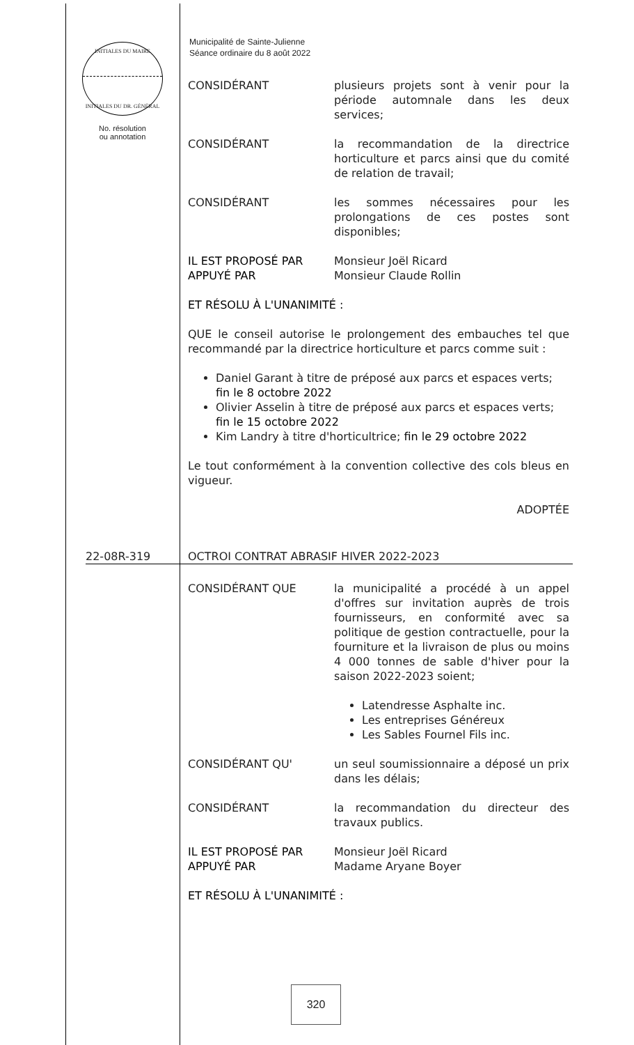INITIALES DU MAIRE
INITIALES DU DR. GÉNÉRAL
No. résolution
ou annotation
Municipalité de Sainte-Julienne
Séance ordinaire du 8 août 2022
CONSIDÉRANT plusieurs projets sont à venir pour la période automnale dans les deux services;
CONSIDÉRANT la recommandation de la directrice horticulture et parcs ainsi que du comité de relation de travail;
CONSIDÉRANT les sommes nécessaires pour les prolongations de ces postes sont disponibles;
IL EST PROPOSÉ PAR
APPUYÉ PAR
Monsieur Joël Ricard
Monsieur Claude Rollin
ET RÉSOLU À L'UNANIMITÉ :
QUE le conseil autorise le prolongement des embauches tel que recommandé par la directrice horticulture et parcs comme suit :
Daniel Garant à titre de préposé aux parcs et espaces verts; fin le 8 octobre 2022
Olivier Asselin à titre de préposé aux parcs et espaces verts; fin le 15 octobre 2022
Kim Landry à titre d'horticultrice; fin le 29 octobre 2022
Le tout conformément à la convention collective des cols bleus en vigueur.
ADOPTÉE
22-08R-319 OCTROI CONTRAT ABRASIF HIVER 2022-2023
CONSIDÉRANT QUE la municipalité a procédé à un appel d'offres sur invitation auprès de trois fournisseurs, en conformité avec sa politique de gestion contractuelle, pour la fourniture et la livraison de plus ou moins 4 000 tonnes de sable d'hiver pour la saison 2022-2023 soient;
Latendresse Asphalte inc.
Les entreprises Généreux
Les Sables Fournel Fils inc.
CONSIDÉRANT QU' un seul soumissionnaire a déposé un prix dans les délais;
CONSIDÉRANT la recommandation du directeur des travaux publics.
IL EST PROPOSÉ PAR
APPUYÉ PAR
Monsieur Joël Ricard
Madame Aryane Boyer
ET RÉSOLU À L'UNANIMITÉ :
320